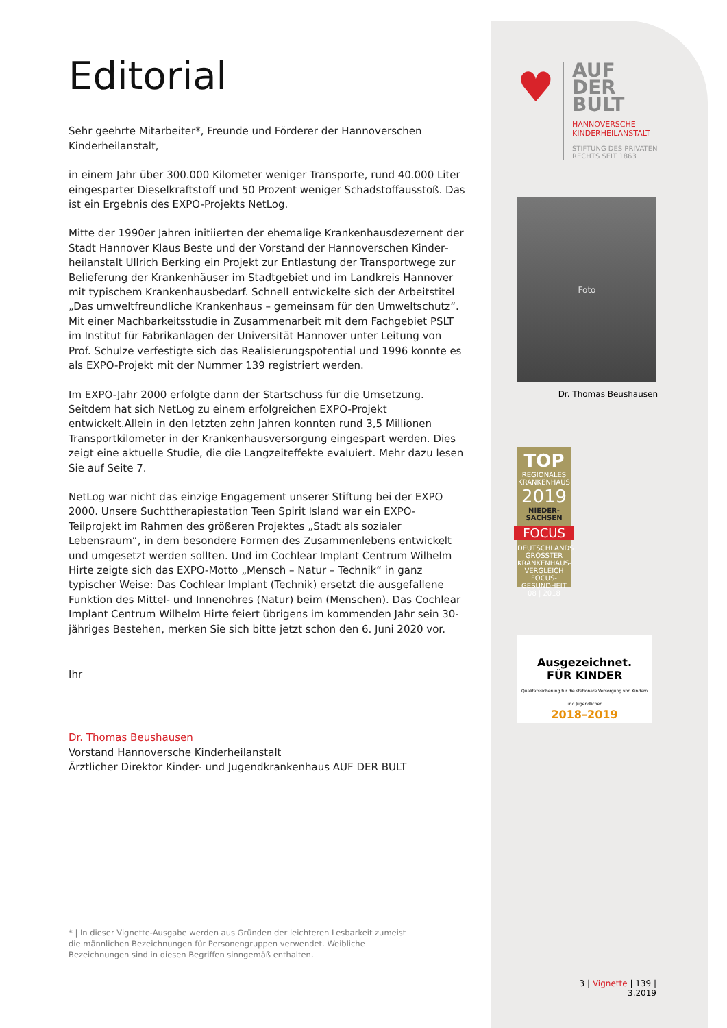Editorial
Sehr geehrte Mitarbeiter*, Freunde und Förderer der Hannoverschen Kinderheilanstalt,
in einem Jahr über 300.000 Kilometer weniger Transporte, rund 40.000 Liter eingesparter Dieselkraftstoff und 50 Prozent weniger Schadstoffausstoß. Das ist ein Ergebnis des EXPO-Projekts NetLog.
Mitte der 1990er Jahren initiierten der ehemalige Krankenhausdezernent der Stadt Hannover Klaus Beste und der Vorstand der Hannoverschen Kinder­heilanstalt Ullrich Berking ein Projekt zur Entlastung der Transportwege zur Belieferung der Krankenhäuser im Stadtgebiet und im Landkreis Hannover mit typischem Krankenhausbedarf. Schnell entwickelte sich der Arbeitstitel „Das umweltfreundliche Krankenhaus – gemeinsam für den Umweltschutz“. Mit einer Machbarkeitsstudie in Zusammenarbeit mit dem Fachgebiet PSLT im Institut für Fabrikanlagen der Universität Hannover unter Leitung von Prof. Schulze verfestigte sich das Realisierungspotential und 1996 konnte es als EXPO-Projekt mit der Nummer 139 registriert werden.
Im EXPO-Jahr 2000 erfolgte dann der Startschuss für die Umsetzung. Seitdem hat sich NetLog zu einem erfolgreichen EXPO-Projekt entwickelt.Allein in den letzten zehn Jahren konnten rund 3,5 Millionen Transportkilometer in der Krankenhausversorgung eingespart werden. Dies zeigt eine aktuelle Studie, die die Langzeiteffekte evaluiert. Mehr dazu lesen Sie auf Seite 7.
NetLog war nicht das einzige Engagement unserer Stiftung bei der EXPO 2000. Unsere Suchttherapiestation Teen Spirit Island war ein EXPO-Teilprojekt im Rahmen des größeren Projektes „Stadt als sozialer Lebensraum“, in dem besondere Formen des Zusammenlebens entwickelt und umgesetzt werden sollten. Und im Cochlear Implant Centrum Wilhelm Hirte zeigte sich das EXPO-Motto „Mensch – Natur – Technik“ in ganz typischer Weise: Das Cochlear Implant (Technik) ersetzt die ausgefallene Funktion des Mittel- und Innenohres (Natur) beim (Menschen). Das Cochlear Implant Centrum Wilhelm Hirte feiert übrigens im kommenden Jahr sein 30-jähriges Bestehen, merken Sie sich bitte jetzt schon den 6. Juni 2020 vor.
Ihr
Dr. Thomas Beushausen
Vorstand Hannoversche Kinderheilanstalt
Ärztlicher Direktor Kinder- und Jugendkrankenhaus AUF DER BULT
♥
AUF
DER
BULT
HANNOVERSCHE
KINDERHEILANSTALT
STIFTUNG DES PRIVATEN
RECHTS SEIT 1863
Foto
Dr. Thomas Beushausen
TOP
REGIONALES KRANKENHAUS
2019
NIEDER-
SACHSEN
FOCUS
DEUTSCHLANDS GROSSTER KRANKENHAUS-VERGLEICH
FOCUS-GESUNDHEIT 08 | 2018
Ausgezeichnet.
FÜR KINDER
Qualitätssicherung für die stationäre Versorgung von Kindern und Jugendlichen
2018–2019
* | In dieser Vignette-Ausgabe werden aus Gründen der leichteren Lesbarkeit zumeist die männlichen Bezeichnungen für Personengruppen verwendet. Weibliche Bezeichnungen sind in diesen Begriffen sinngemäß enthalten.
3 | Vignette | 139 | 3.2019